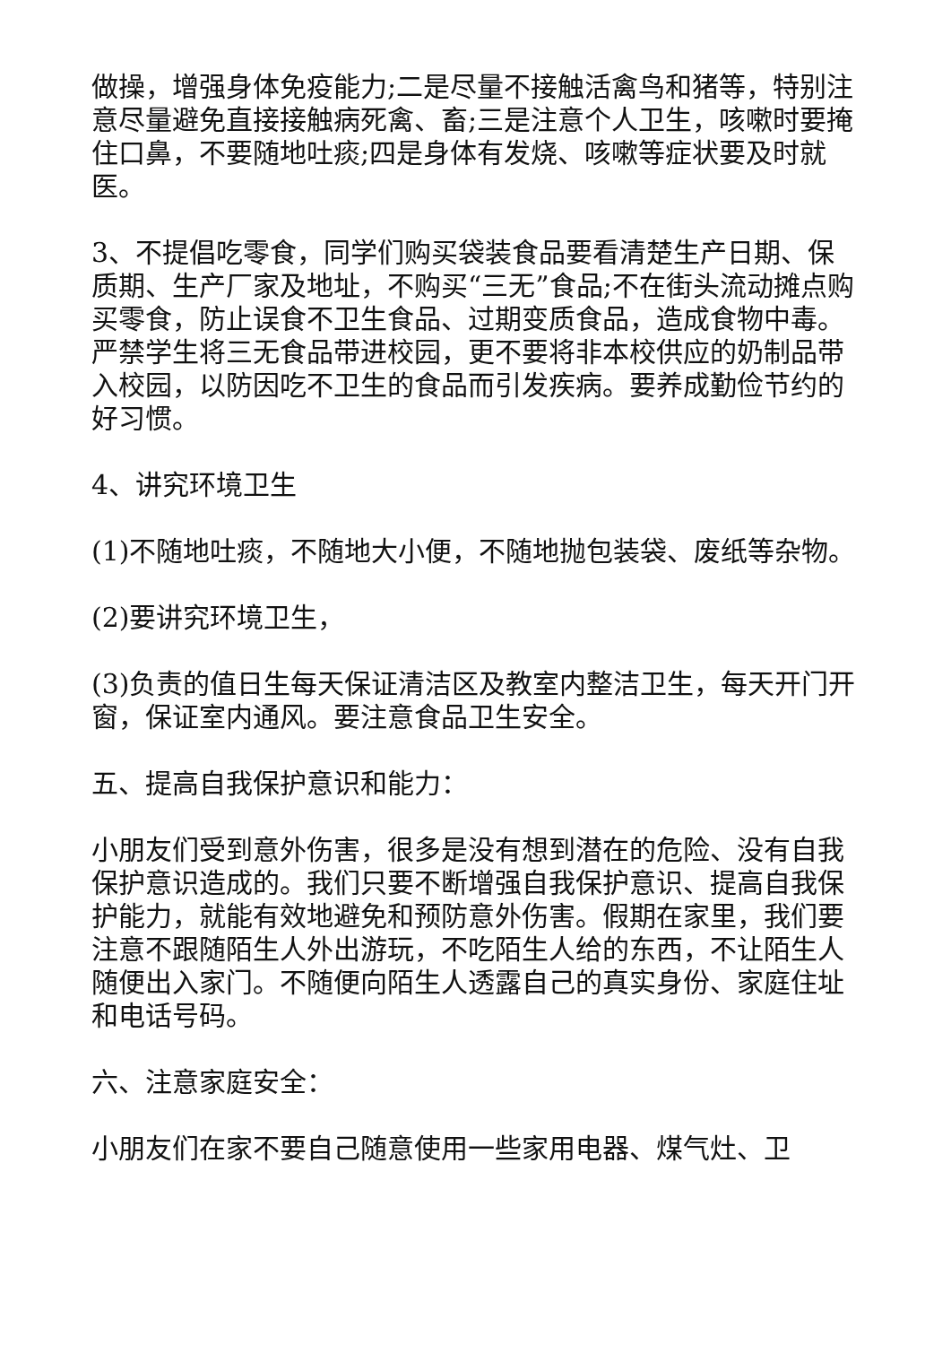做操，增强身体免疫能力;二是尽量不接触活禽鸟和猪等，特别注意尽量避免直接接触病死禽、畜;三是注意个人卫生，咳嗽时要掩住口鼻，不要随地吐痰;四是身体有发烧、咳嗽等症状要及时就医。
3、不提倡吃零食，同学们购买袋装食品要看清楚生产日期、保质期、生产厂家及地址，不购买“三无”食品;不在街头流动摊点购买零食，防止误食不卫生食品、过期变质食品，造成食物中毒。严禁学生将三无食品带进校园，更不要将非本校供应的奶制品带入校园，以防因吃不卫生的食品而引发疾病。要养成勤俭节约的好习惯。
4、讲究环境卫生
(1)不随地吐痰，不随地大小便，不随地抛包装袋、废纸等杂物。
(2)要讲究环境卫生，
(3)负责的值日生每天保证清洁区及教室内整洁卫生，每天开门开窗，保证室内通风。要注意食品卫生安全。
五、提高自我保护意识和能力：
小朋友们受到意外伤害，很多是没有想到潜在的危险、没有自我保护意识造成的。我们只要不断增强自我保护意识、提高自我保护能力，就能有效地避免和预防意外伤害。假期在家里，我们要注意不跟随陌生人外出游玩，不吃陌生人给的东西，不让陌生人随便出入家门。不随便向陌生人透露自己的真实身份、家庭住址和电话号码。
六、注意家庭安全：
小朋友们在家不要自己随意使用一些家用电器、煤气灶、卫